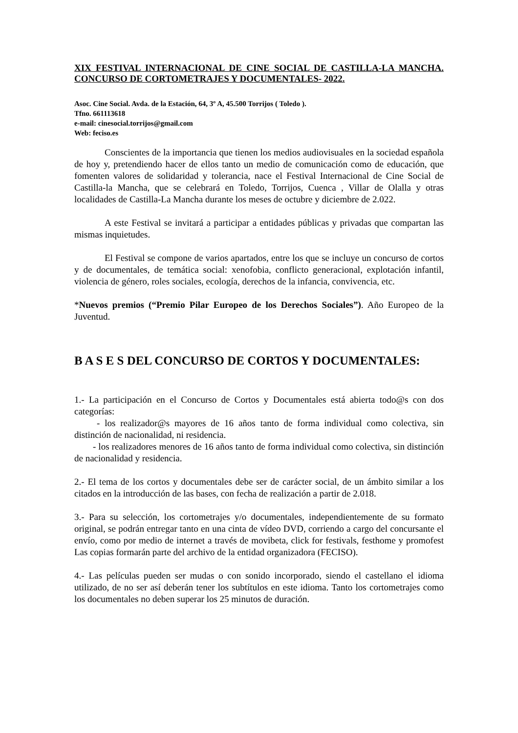XIX FESTIVAL INTERNACIONAL DE CINE SOCIAL DE CASTILLA-LA MANCHA. CONCURSO DE CORTOMETRAJES Y DOCUMENTALES- 2022.
Asoc. Cine Social. Avda. de la Estación, 64, 3º A, 45.500 Torrijos ( Toledo ).
Tfno. 661113618
e-mail: cinesocial.torrijos@gmail.com
Web: feciso.es
Conscientes de la importancia que tienen los medios audiovisuales en la sociedad española de hoy y, pretendiendo hacer de ellos tanto un medio de comunicación como de educación, que fomenten valores de solidaridad y tolerancia, nace el Festival Internacional de Cine Social de Castilla-la Mancha, que se celebrará en Toledo, Torrijos, Cuenca , Villar de Olalla y otras localidades de Castilla-La Mancha durante los meses de octubre y diciembre de 2.022.
A este Festival se invitará a participar a entidades públicas y privadas que compartan las mismas inquietudes.
El Festival se compone de varios apartados, entre los que se incluye un concurso de cortos y de documentales, de temática social: xenofobia, conflicto generacional, explotación infantil, violencia de género, roles sociales, ecología, derechos de la infancia, convivencia, etc.
*Nuevos premios (“Premio Pilar Europeo de los Derechos Sociales”). Año Europeo de la Juventud.
B A S E S DEL CONCURSO DE CORTOS Y DOCUMENTALES:
1.- La participación en el Concurso de Cortos y Documentales está abierta todo@s con dos categorías:
- los realizador@s mayores de 16 años tanto de forma individual como colectiva, sin distinción de nacionalidad, ni residencia.
- los realizadores menores de 16 años tanto de forma individual como colectiva, sin distinción de nacionalidad y residencia.
2.- El tema de los cortos y documentales debe ser de carácter social, de un ámbito similar a los citados en la introducción de las bases, con fecha de realización a partir de 2.018.
3.- Para su selección, los cortometrajes y/o documentales, independientemente de su formato original, se podrán entregar tanto en una cinta de vídeo DVD, corriendo a cargo del concursante el envío, como por medio de internet a través de movibeta, click for festivals, festhome y promofest Las copias formarán parte del archivo de la entidad organizadora (FECISO).
4.- Las películas pueden ser mudas o con sonido incorporado, siendo el castellano el idioma utilizado, de no ser así deberán tener los subtítulos en este idioma. Tanto los cortometrajes como los documentales no deben superar los 25 minutos de duración.